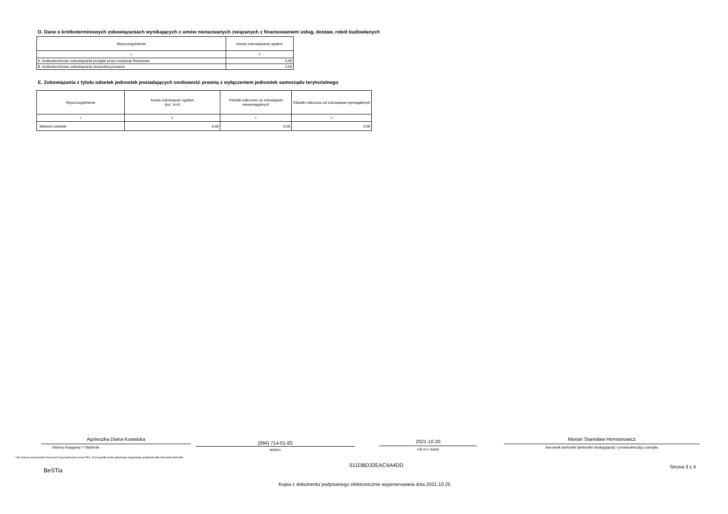D. Dane o krótkoterminowych zobowiązaniach wynikających z umów nienazwanych związanych z finansowaniem usług, dostaw, robót budowlanych
| Wyszczególnienie | Kwota zobowiązania ogółem |
| --- | --- |
| 1 | 2 |
| A. krótkoterminowe zobowiązania przejęte przez instytucje finansowe | 0,00 |
| B. krótkoterminowe zobowiązania zrestrukturyzowane | 0,00 |
E. Zobowiązania z tytułu odsetek jednostek posiadających osobowość prawną z wyłączeniem jednostek samorządu terytorialnego
| Wyszczególnienie | Kwota zobowiązań ogółem (kol. 3+4) | Odsetki naliczone od zobowiązań niewymagalnych | Odsetki naliczone od zobowiązań wymagalnych |
| --- | --- | --- | --- |
| 1 | 2 | 3 | 4 |
| Wartość odsetek | 0,00 | 0,00 | 0,00 |
Agnieszka Diana Kowalska
Główny Księgowy */ Skarbnik
(094) 714-01-83
telefon
2021-10-20
rok m-c dzień
Marian Stanisław Hermanowicz
kierownik jednostki (jednostki obsługującej) / przewodniczący zarządu
* Nie dotyczy sprawozdań zbiorczych sporządzanych przez RIO. W przypadku braku głównego księgowego podpisuje tylko kierownik jednostki.
BeSTia
511DBD32EAC4A4DD Strona 3 z 4
Kopia z dokumentu podpisanego elektronicznie wygenerowana dnia 2021.10.25